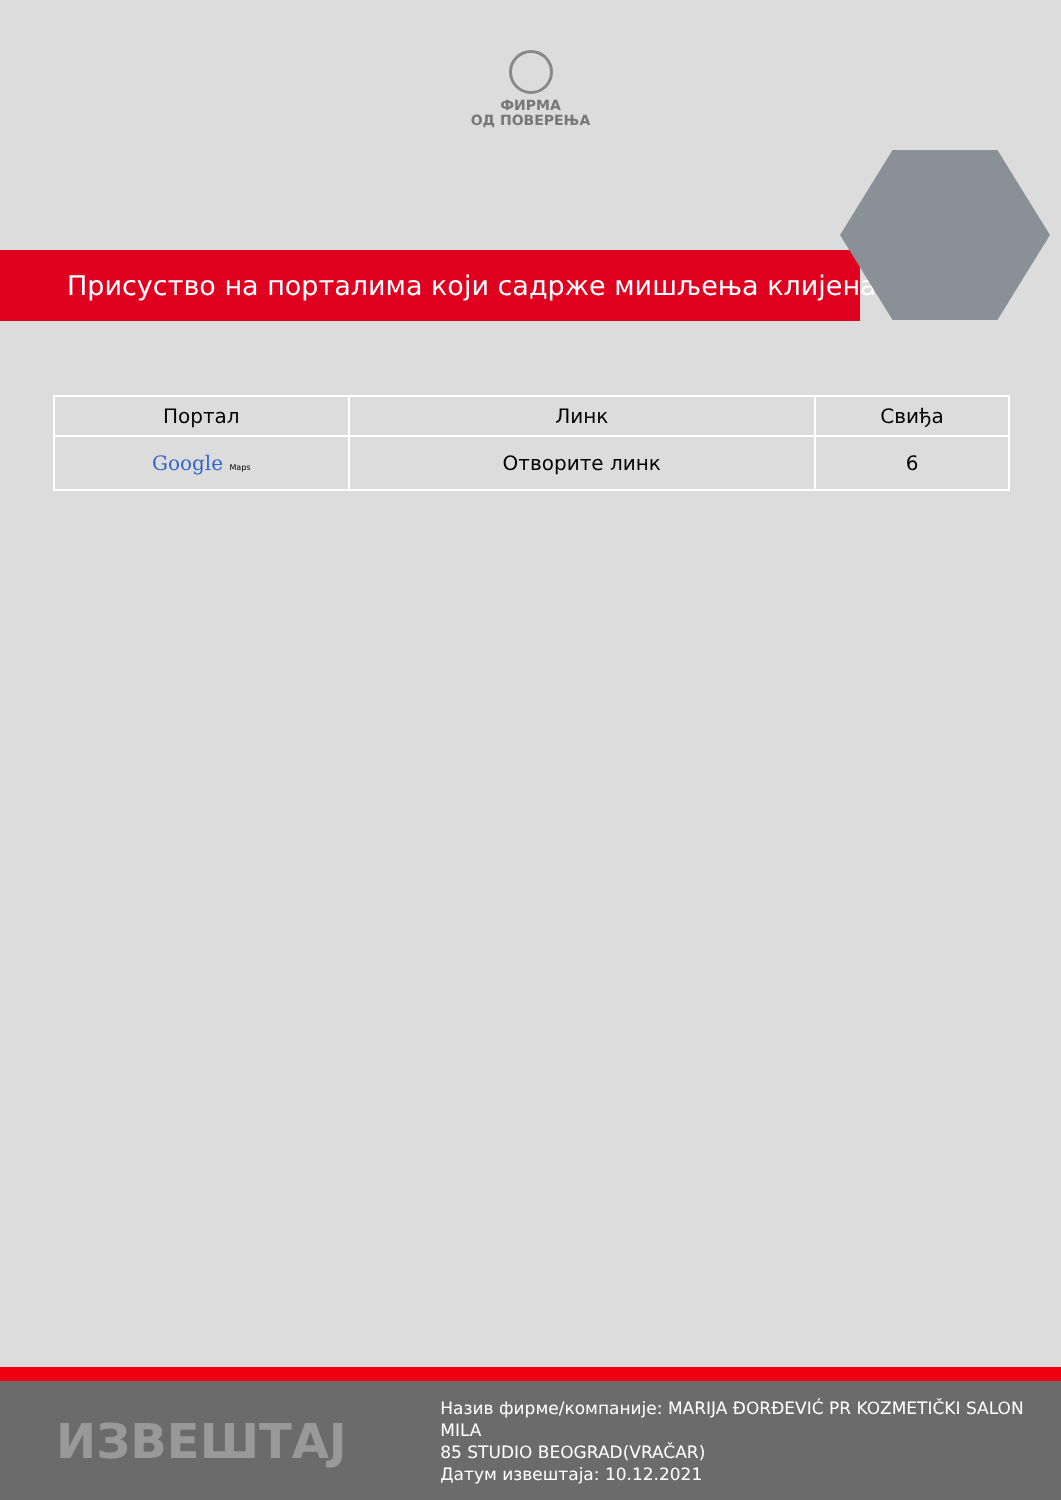ФИРМА
ОД ПОВЕРЕЊА
Присуство на порталима који садрже мишљења клијената
| Портал | Линк | Свиђа |
| --- | --- | --- |
| Google Maps | Отворите линк | 6 |
ИЗВЕШТАЈ
Назив фирме/компаније: MARIJA ĐORĐEVIĆ PR KOZMETIČKI SALON MILA
85 STUDIO BEOGRAD(VRAČAR)
Датум извештаја: 10.12.2021